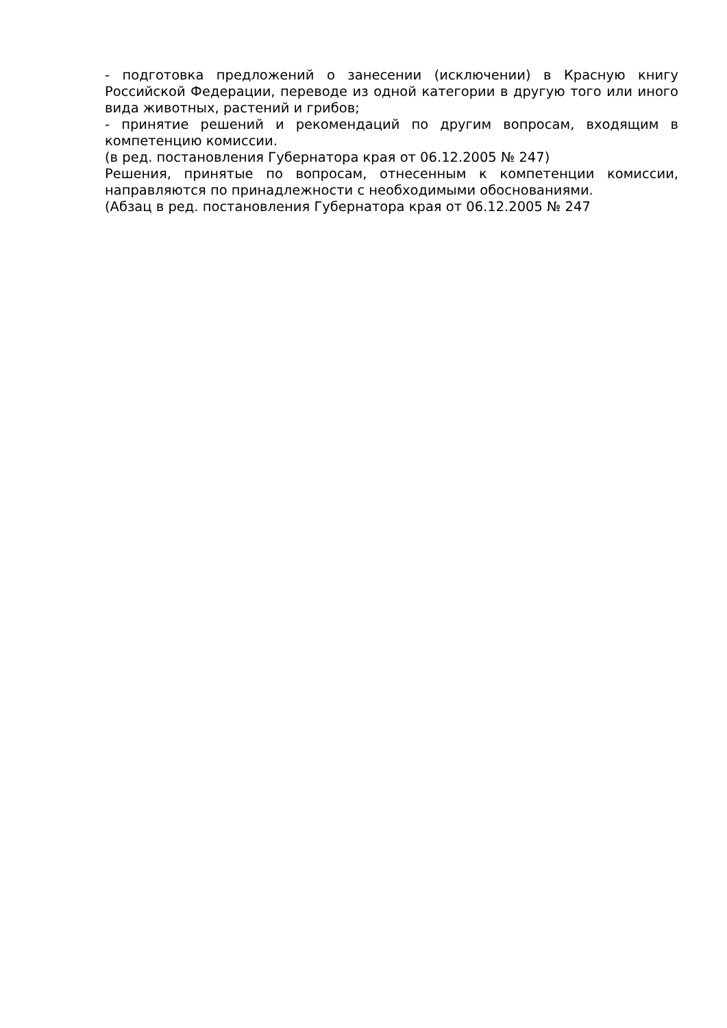- подготовка предложений о занесении (исключении) в Красную книгу Российской Федерации, переводе из одной категории в другую того или иного вида животных, растений и грибов;
- принятие решений и рекомендаций по другим вопросам, входящим в компетенцию комиссии.
(в ред. постановления Губернатора края от 06.12.2005 № 247)
Решения, принятые по вопросам, отнесенным к компетенции комиссии, направляются по принадлежности с необходимыми обоснованиями.
(Абзац в ред. постановления Губернатора края от 06.12.2005 № 247